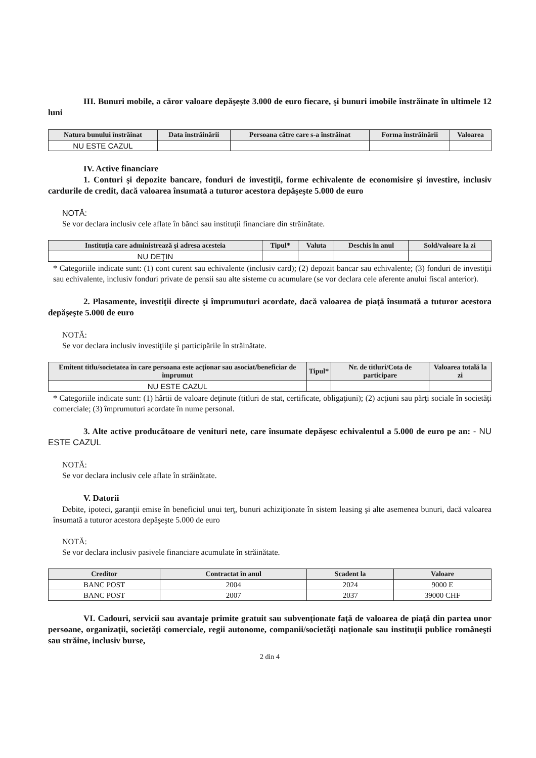III. Bunuri mobile, a căror valoare depăşeşte 3.000 de euro fiecare, şi bunuri imobile înstrăinate în ultimele 12 luni
| Natura bunului înstrăinat | Data înstrăinării | Persoana către care s-a înstrăinat | Forma înstrăinării | Valoarea |
| --- | --- | --- | --- | --- |
| NU ESTE CAZUL | | | | |
IV. Active financiare
1. Conturi şi depozite bancare, fonduri de investiţii, forme echivalente de economisire şi investire, inclusiv cardurile de credit, dacă valoarea însumată a tuturor acestora depăşeşte 5.000 de euro
NOTĂ:
Se vor declara inclusiv cele aflate în bănci sau instituţii financiare din străinătate.
| Instituţia care administrează şi adresa acesteia | Tipul* | Valuta | Deschis în anul | Sold/valoare la zi |
| --- | --- | --- | --- | --- |
| NU DEŢIN | | | | |
* Categoriile indicate sunt: (1) cont curent sau echivalente (inclusiv card); (2) depozit bancar sau echivalente; (3) fonduri de investiţii sau echivalente, inclusiv fonduri private de pensii sau alte sisteme cu acumulare (se vor declara cele aferente anului fiscal anterior).
2. Plasamente, investiţii directe şi împrumuturi acordate, dacă valoarea de piaţă însumată a tuturor acestora depăşeşte 5.000 de euro
NOTĂ:
Se vor declara inclusiv investiţiile şi participările în străinătate.
| Emitent titlu/societatea în care persoana este acţionar sau asociat/beneficiar de împrumut | Tipul* | Nr. de titluri/Cota de participare | Valoarea totală la zi |
| --- | --- | --- | --- |
| NU ESTE CAZUL | | | |
* Categoriile indicate sunt: (1) hârtii de valoare deţinute (titluri de stat, certificate, obligaţiuni); (2) acţiuni sau părţi sociale în societăţi comerciale; (3) împrumuturi acordate în nume personal.
3. Alte active producătoare de venituri nete, care însumate depăşesc echivalentul a 5.000 de euro pe an: - NU ESTE CAZUL
NOTĂ:
Se vor declara inclusiv cele aflate în străinătate.
V. Datorii
Debite, ipoteci, garanţii emise în beneficiul unui terţ, bunuri achiziţionate în sistem leasing şi alte asemenea bunuri, dacă valoarea însumată a tuturor acestora depăşeşte 5.000 de euro
NOTĂ:
Se vor declara inclusiv pasivele financiare acumulate în străinătate.
| Creditor | Contractat în anul | Scadent la | Valoare |
| --- | --- | --- | --- |
| BANC POST | 2004 | 2024 | 9000 E |
| BANC POST | 2007 | 2037 | 39000 CHF |
VI. Cadouri, servicii sau avantaje primite gratuit sau subvenţionate faţă de valoarea de piaţă din partea unor persoane, organizaţii, societăţi comerciale, regii autonome, companii/societăţi naţionale sau instituţii publice româneşti sau străine, inclusiv burse,
2 din 4